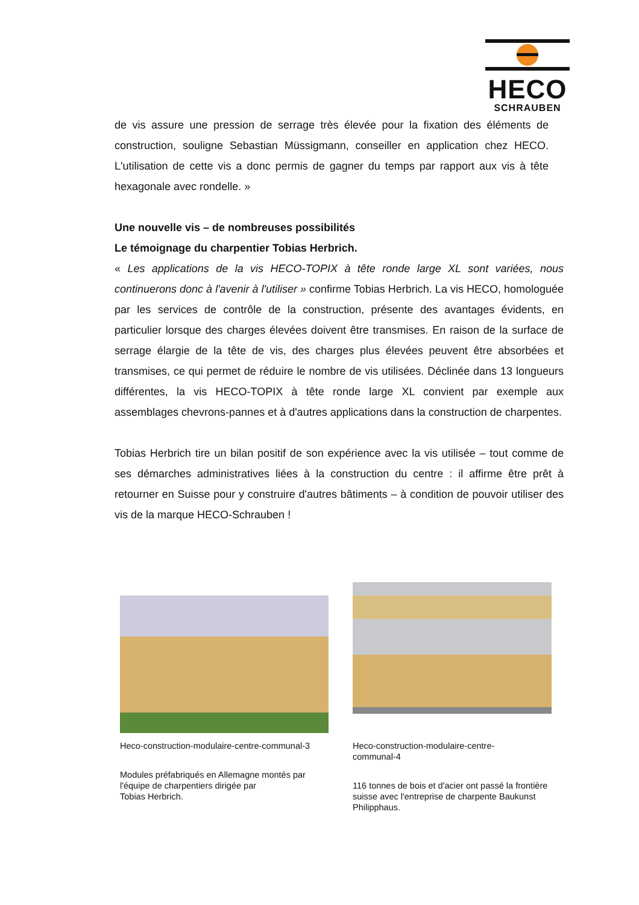HECO
SCHRAUBEN
de vis assure une pression de serrage très élevée pour la fixation des éléments de construction, souligne Sebastian Müssigmann, conseiller en application chez HECO. L'utilisation de cette vis a donc permis de gagner du temps par rapport aux vis à tête hexagonale avec rondelle. »
Une nouvelle vis – de nombreuses possibilités
Le témoignage du charpentier Tobias Herbrich.
« Les applications de la vis HECO-TOPIX à tête ronde large XL sont variées, nous continuerons donc à l'avenir à l'utiliser » confirme Tobias Herbrich. La vis HECO, homologuée par les services de contrôle de la construction, présente des avantages évidents, en particulier lorsque des charges élevées doivent être transmises. En raison de la surface de serrage élargie de la tête de vis, des charges plus élevées peuvent être absorbées et transmises, ce qui permet de réduire le nombre de vis utilisées. Déclinée dans 13 longueurs différentes, la vis HECO-TOPIX à tête ronde large XL convient par exemple aux assemblages chevrons-pannes et à d'autres applications dans la construction de charpentes.
Tobias Herbrich tire un bilan positif de son expérience avec la vis utilisée – tout comme de ses démarches administratives liées à la construction du centre : il affirme être prêt à retourner en Suisse pour y construire d'autres bâtiments – à condition de pouvoir utiliser des vis de la marque HECO-Schrauben !
Heco-construction-modulaire-centre-communal-3
Modules préfabriqués en Allemagne montés par l'équipe de charpentiers dirigée par
Tobias Herbrich.
Heco-construction-modulaire-centre-
communal-4
116 tonnes de bois et d'acier ont passé la frontière suisse avec l'entreprise de charpente Baukunst Philipphaus.